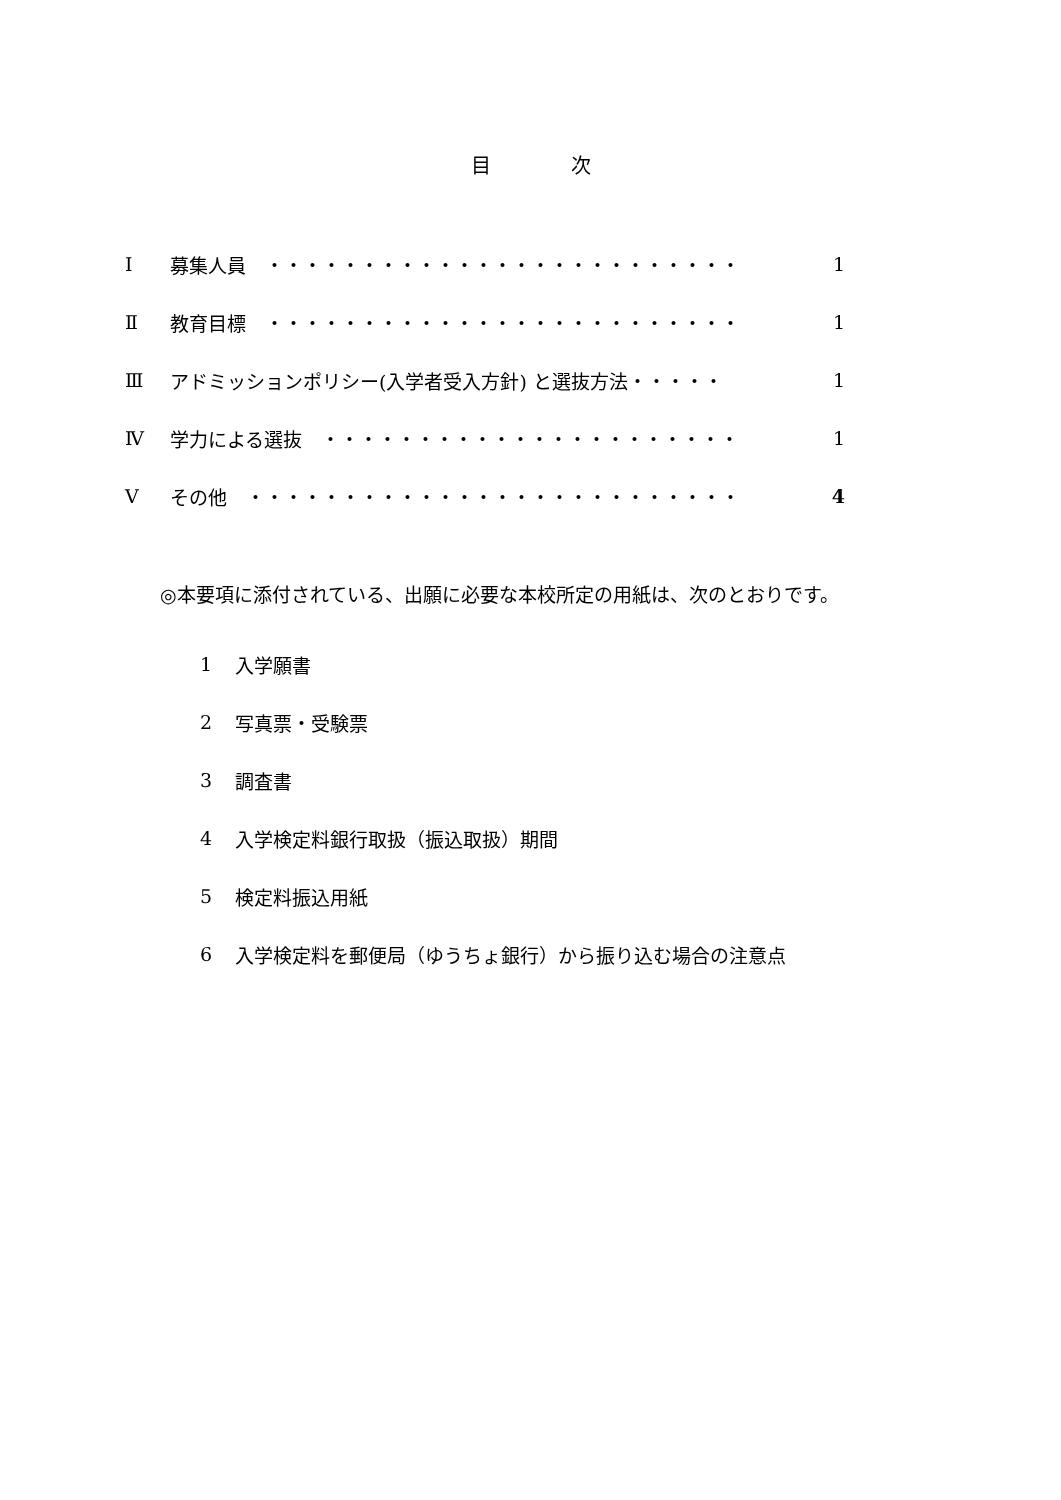目　　　　次
Ⅰ 募集人員　・・・・・・・・・・・・・・・・・・・・・・・・・ 1
Ⅱ 教育目標　・・・・・・・・・・・・・・・・・・・・・・・・・ 1
Ⅲ アドミッションポリシー(入学者受入方針) と選抜方法・・・・・ 1
Ⅳ 学力による選抜　・・・・・・・・・・・・・・・・・・・・・・ 1
Ⅴ その他　・・・・・・・・・・・・・・・・・・・・・・・・・・ 4
◎本要項に添付されている、出願に必要な本校所定の用紙は、次のとおりです。
1 入学願書
2 写真票・受験票
3 調査書
4 入学検定料銀行取扱（振込取扱）期間
5 検定料振込用紙
6 入学検定料を郵便局（ゆうちょ銀行）から振り込む場合の注意点